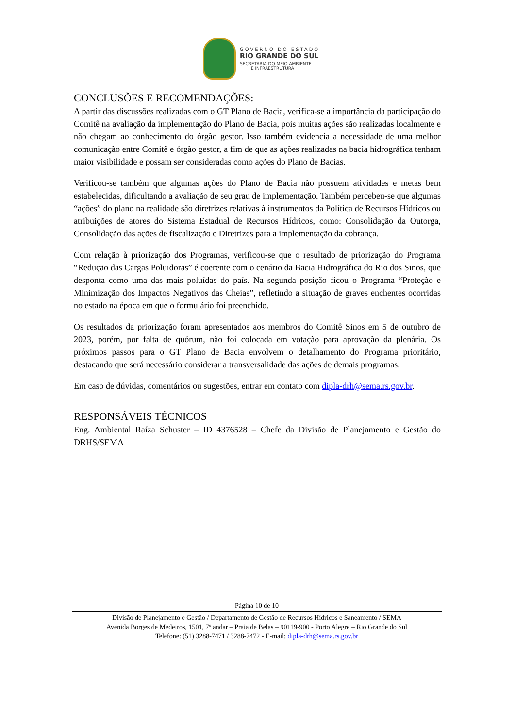GOVERNO DO ESTADO
RIO GRANDE DO SUL
SECRETARIA DO MEIO AMBIENTE
E INFRAESTRUTURA
CONCLUSÕES E RECOMENDAÇÕES:
A partir das discussões realizadas com o GT Plano de Bacia, verifica-se a importância da participação do Comitê na avaliação da implementação do Plano de Bacia, pois muitas ações são realizadas localmente e não chegam ao conhecimento do órgão gestor. Isso também evidencia a necessidade de uma melhor comunicação entre Comitê e órgão gestor, a fim de que as ações realizadas na bacia hidrográfica tenham maior visibilidade e possam ser consideradas como ações do Plano de Bacias.
Verificou-se também que algumas ações do Plano de Bacia não possuem atividades e metas bem estabelecidas, dificultando a avaliação de seu grau de implementação. Também percebeu-se que algumas “ações” do plano na realidade são diretrizes relativas à instrumentos da Política de Recursos Hídricos ou atribuições de atores do Sistema Estadual de Recursos Hídricos, como: Consolidação da Outorga, Consolidação das ações de fiscalização e Diretrizes para a implementação da cobrança.
Com relação à priorização dos Programas, verificou-se que o resultado de priorização do Programa “Redução das Cargas Poluidoras” é coerente com o cenário da Bacia Hidrográfica do Rio dos Sinos, que desponta como uma das mais poluídas do país. Na segunda posição ficou o Programa “Proteção e Minimização dos Impactos Negativos das Cheias”, refletindo a situação de graves enchentes ocorridas no estado na época em que o formulário foi preenchido.
Os resultados da priorização foram apresentados aos membros do Comitê Sinos em 5 de outubro de 2023, porém, por falta de quórum, não foi colocada em votação para aprovação da plenária. Os próximos passos para o GT Plano de Bacia envolvem o detalhamento do Programa prioritário, destacando que será necessário considerar a transversalidade das ações de demais programas.
Em caso de dúvidas, comentários ou sugestões, entrar em contato com dipla-drh@sema.rs.gov.br.
RESPONSÁVEIS TÉCNICOS
Eng. Ambiental Raíza Schuster – ID 4376528 – Chefe da Divisão de Planejamento e Gestão do DRHS/SEMA
Página 10 de 10
Divisão de Planejamento e Gestão / Departamento de Gestão de Recursos Hídricos e Saneamento / SEMA
Avenida Borges de Medeiros, 1501, 7º andar – Praia de Belas – 90119-900 - Porto Alegre – Rio Grande do Sul
Telefone: (51) 3288-7471 / 3288-7472 - E-mail: dipla-drh@sema.rs.gov.br